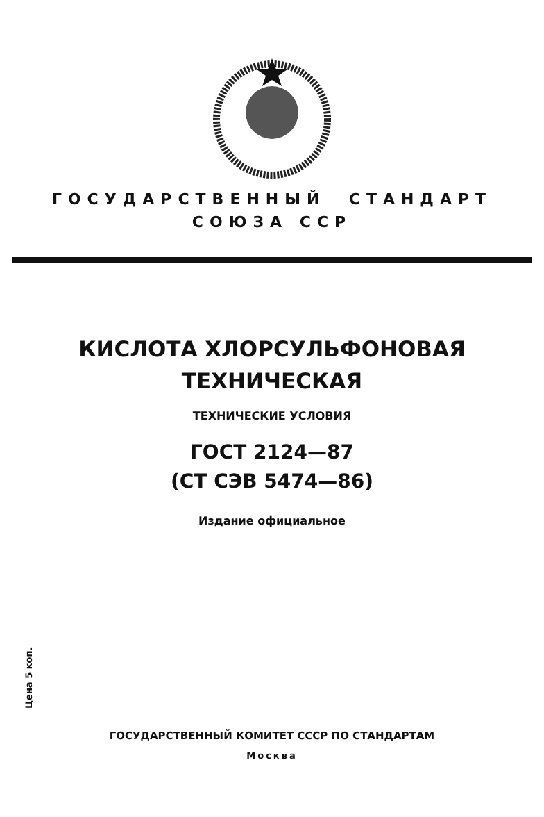ГОСУДАРСТВЕННЫЙ СТАНДАРТ
СОЮЗА ССР
КИСЛОТА ХЛОРСУЛЬФОНОВАЯ
ТЕХНИЧЕСКАЯ
ТЕХНИЧЕСКИЕ УСЛОВИЯ
ГОСТ 2124—87
(СТ СЭВ 5474—86)
Издание официальное
Цена 5 коп.
ГОСУДАРСТВЕННЫЙ КОМИТЕТ СССР ПО СТАНДАРТАМ
Москва